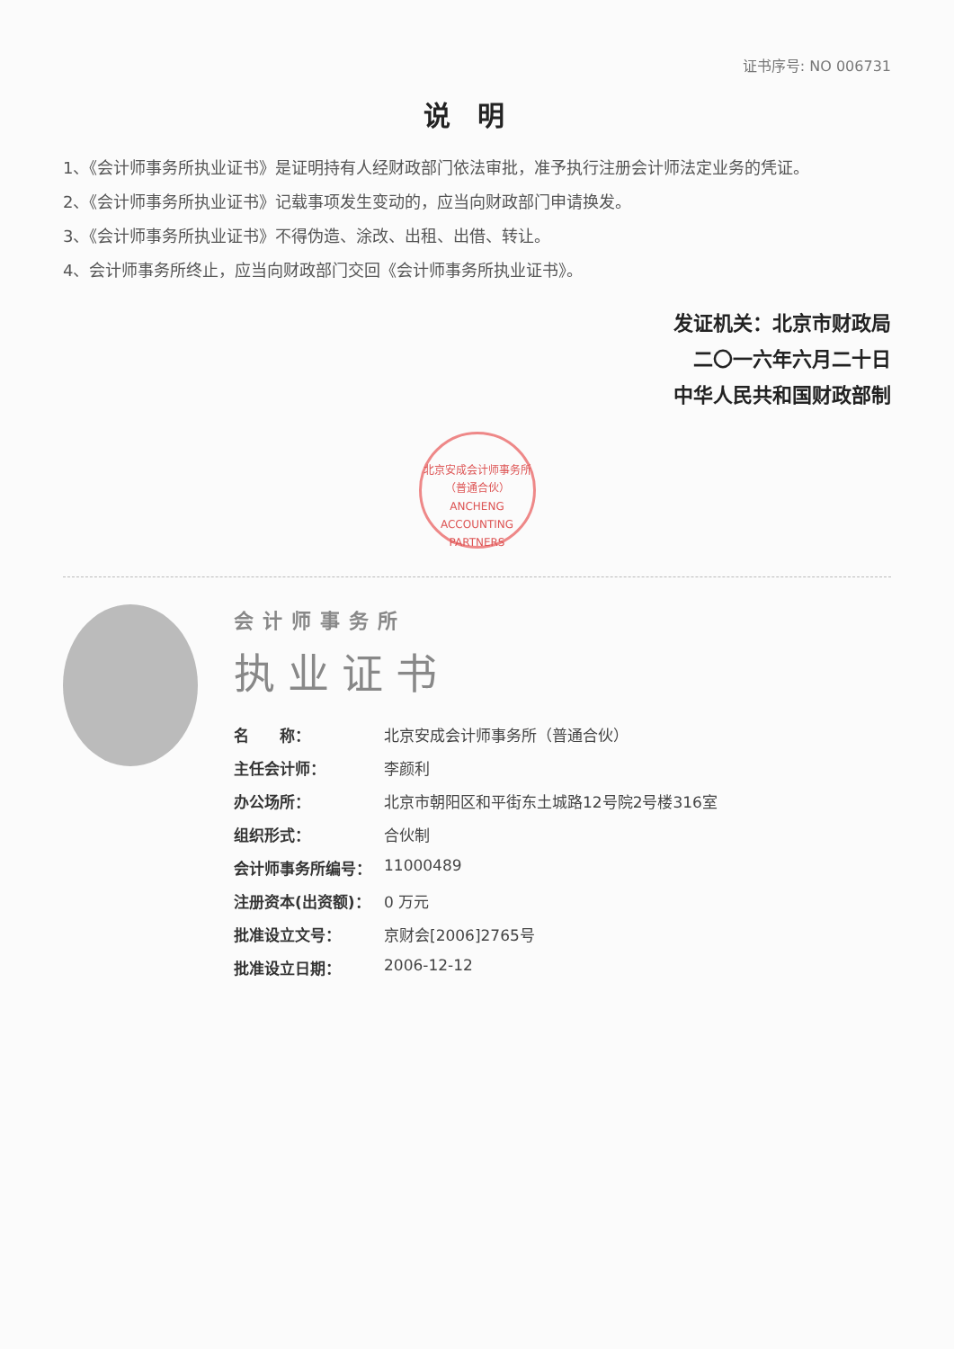证书序号: NO 006731
说明
1、《会计师事务所执业证书》是证明持有人经财政部门依法审批，准予执行注册会计师法定业务的凭证。
2、《会计师事务所执业证书》记载事项发生变动的，应当向财政部门申请换发。
3、《会计师事务所执业证书》不得伪造、涂改、出租、出借、转让。
4、会计师事务所终止，应当向财政部门交回《会计师事务所执业证书》。
发证机关：北京市财政局
二〇一六年六月二十日
中华人民共和国财政部制
北京安成会计师事务所（普通合伙）
ANCHENG ACCOUNTING PARTNERS
会计师事务所
执业证书
| 名 称： | 北京安成会计师事务所（普通合伙） |
| 主任会计师： | 李颜利 |
| 办公场所： | 北京市朝阳区和平街东土城路12号院2号楼316室 |
| 组织形式： | 合伙制 |
| 会计师事务所编号： | 11000489 |
| 注册资本(出资额)： | 0 万元 |
| 批准设立文号： | 京财会[2006]2765号 |
| 批准设立日期： | 2006-12-12 |